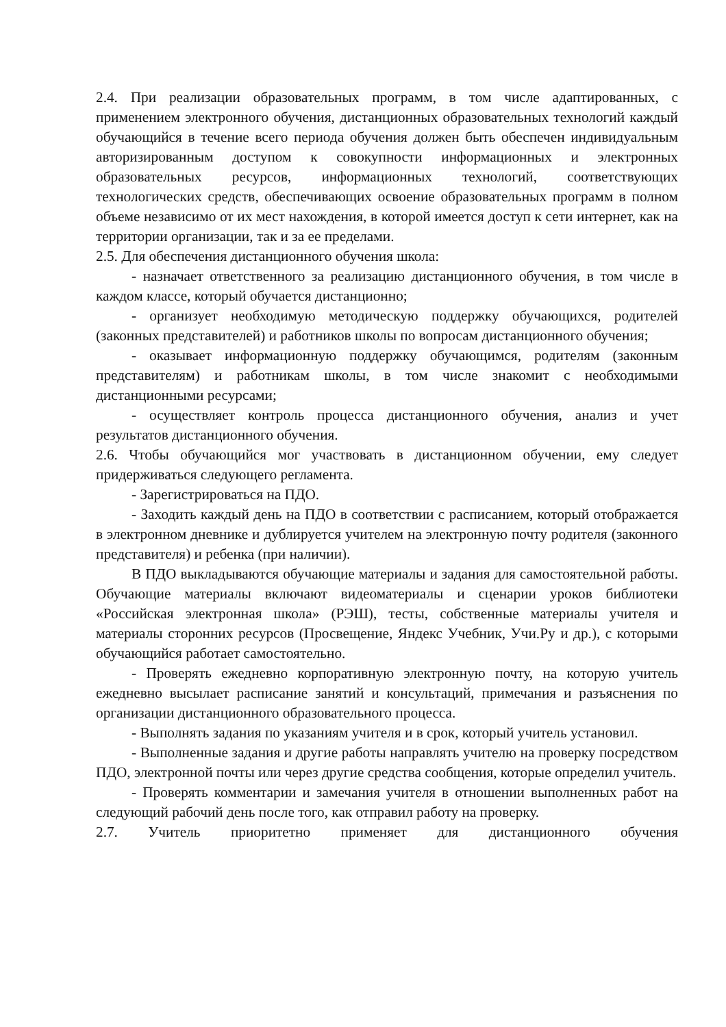2.4. При реализации образовательных программ, в том числе адаптированных, с применением электронного обучения, дистанционных образовательных технологий каждый обучающийся в течение всего периода обучения должен быть обеспечен индивидуальным авторизированным доступом к совокупности информационных и электронных образовательных ресурсов, информационных технологий, соответствующих технологических средств, обеспечивающих освоение образовательных программ в полном объеме независимо от их мест нахождения, в которой имеется доступ к сети интернет, как на территории организации, так и за ее пределами.
2.5. Для обеспечения дистанционного обучения школа:
- назначает ответственного за реализацию дистанционного обучения, в том числе в каждом классе, который обучается дистанционно;
- организует необходимую методическую поддержку обучающихся, родителей (законных представителей) и работников школы по вопросам дистанционного обучения;
- оказывает информационную поддержку обучающимся, родителям (законным представителям) и работникам школы, в том числе знакомит с необходимыми дистанционными ресурсами;
- осуществляет контроль процесса дистанционного обучения, анализ и учет результатов дистанционного обучения.
2.6. Чтобы обучающийся мог участвовать в дистанционном обучении, ему следует придерживаться следующего регламента.
- Зарегистрироваться на ПДО.
- Заходить каждый день на ПДО в соответствии с расписанием, который отображается в электронном дневнике и дублируется учителем на электронную почту родителя (законного представителя) и ребенка (при наличии).
В ПДО выкладываются обучающие материалы и задания для самостоятельной работы. Обучающие материалы включают видеоматериалы и сценарии уроков библиотеки «Российская электронная школа» (РЭШ), тесты, собственные материалы учителя и материалы сторонних ресурсов (Просвещение, Яндекс Учебник, Учи.Ру и др.), с которыми обучающийся работает самостоятельно.
- Проверять ежедневно корпоративную электронную почту, на которую учитель ежедневно высылает расписание занятий и консультаций, примечания и разъяснения по организации дистанционного образовательного процесса.
- Выполнять задания по указаниям учителя и в срок, который учитель установил.
- Выполненные задания и другие работы направлять учителю на проверку посредством ПДО, электронной почты или через другие средства сообщения, которые определил учитель.
- Проверять комментарии и замечания учителя в отношении выполненных работ на следующий рабочий день после того, как отправил работу на проверку.
2.7. Учитель приоритетно применяет для дистанционного обучения